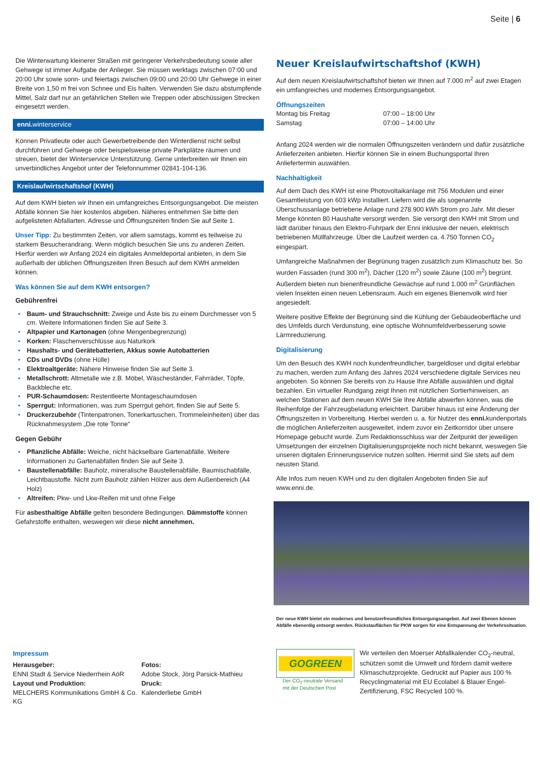Seite | 6
Die Winterwartung kleinerer Straßen mit geringerer Verkehrsbedeutung sowie aller Gehwege ist immer Aufgabe der Anlieger. Sie müssen werktags zwischen 07:00 und 20:00 Uhr sowie sonn- und feiertags zwischen 09:00 und 20:00 Uhr Gehwege in einer Breite von 1,50 m frei von Schnee und Eis halten. Verwenden Sie dazu abstumpfende Mittel, Salz darf nur an gefährlichen Stellen wie Treppen oder abschüssigen Strecken eingesetzt werden.
enni. winterservice
Können Privatleute oder auch Gewerbetreibende den Winterdienst nicht selbst durchführen und Gehwege oder beispielsweise private Parkplätze räumen und streuen, bietet der Winterservice Unterstützung. Gerne unterbreiten wir Ihnen ein unverbindliches Angebot unter der Telefonnummer 02841-104-136.
Kreislaufwirtschaftshof (KWH)
Auf dem KWH bieten wir Ihnen ein umfangreiches Entsorgungsangebot. Die meisten Abfälle können Sie hier kostenlos abgeben. Näheres entnehmen Sie bitte den aufgelisteten Abfallarten. Adresse und Öffnungszeiten finden Sie auf Seite 1.
Unser Tipp: Zu bestimmten Zeiten, vor allem samstags, kommt es teilweise zu starkem Besucherandrang. Wenn möglich besuchen Sie uns zu anderen Zeiten. Hierfür werden wir Anfang 2024 ein digitales Anmeldeportal anbieten, in dem Sie außerhalb der üblichen Öffnungszeiten Ihren Besuch auf dem KWH anmelden können.
Was können Sie auf dem KWH entsorgen?
Gebührenfrei
• Baum- und Strauchschnitt: Zweige und Äste bis zu einem Durchmesser von 5 cm. Weitere Informationen finden Sie auf Seite 3.
• Altpapier und Kartonagen (ohne Mengenbegrenzung)
• Korken: Flaschenverschlüsse aus Naturkork
• Haushalts- und Gerätebatterien, Akkus sowie Autobatterien
• CDs und DVDs (ohne Hülle)
• Elektroaltgeräte: Nähere Hinweise finden Sie auf Seite 3.
• Metallschrott: Altmetalle wie z.B. Möbel, Wäscheständer, Fahrräder, Töpfe, Backbleche etc.
• PUR-Schaumdosen: Restentleerte Montageschaumdosen
• Sperrgut: Informationen, was zum Sperrgut gehört, finden Sie auf Seite 5.
• Druckerzubehör (Tintenpatronen, Tonerkartuschen, Trommeleinheiten) über das Rücknahmesystem „Die rote Tonne“
Gegen Gebühr
• Pflanzliche Abfälle: Weiche, nicht häckselbare Gartenabfälle. Weitere Informationen zu Gartenabfällen finden Sie auf Seite 3.
• Baustellenabfälle: Bauholz, mineralische Baustellenabfälle, Baumischabfälle, Leichtbaustoffe. Nicht zum Bauholz zählen Hölzer aus dem Außenbereich (A4 Holz)
• Altreifen: Pkw- und Lkw-Reifen mit und ohne Felge
Für asbesthaltige Abfälle gelten besondere Bedingungen. Dämmstoffe können Gefahrstoffe enthalten, weswegen wir diese nicht annehmen.
Neuer Kreislaufwirtschaftshof (KWH)
Auf dem neuen Kreislaufwirtschaftshof bieten wir Ihnen auf 7.000 m<sup>2</sup> auf zwei Etagen ein umfangreiches und modernes Entsorgungsangebot.
Öffnungszeiten
Montag bis Freitag 07:00 – 18:00 Uhr
Samstag 07:00 – 14:00 Uhr
Anfang 2024 werden wir die normalen Öffnungszeiten verändern und dafür zusätzliche Anlieferzeiten anbieten. Hierfür können Sie in einem Buchungsportal Ihren Anliefertermin auswählen.
Nachhaltigkeit
Auf dem Dach des KWH ist eine Photovoltaikanlage mit 756 Modulen und einer Gesamtleistung von 603 kWp installiert. Liefern wird die als sogenannte Überschussanlage betriebene Anlage rund 278.900 kWh Strom pro Jahr. Mit dieser Menge könnten 80 Haushalte versorgt werden. Sie versorgt den KWH mit Strom und lädt darüber hinaus den Elektro-Fuhrpark der Enni inklusive der neuen, elektrisch betriebenen Müllfahrzeuge. Über die Laufzeit werden ca. 4.750 Tonnen CO<sub>2</sub> eingespart.
Umfangreiche Maßnahmen der Begrünung tragen zusätzlich zum Klimaschutz bei. So wurden Fassaden (rund 300 m<sup>2</sup>), Dächer (120 m<sup>2</sup>) sowie Zäune (100 m<sup>2</sup>) begrünt. Außerdem bieten nun bienenfreundliche Gewächse auf rund 1.000 m<sup>2</sup> Grünflächen vielen Insekten einen neuen Lebensraum. Auch ein eigenes Bienenvolk wird hier angesiedelt.
Weitere positive Effekte der Begrünung sind die Kühlung der Gebäudeoberfläche und des Umfelds durch Verdunstung, eine optische Wohnumfeldverbesserung sowie Lärmreduzierung.
Digitalisierung
Um den Besuch des KWH noch kundenfreundlicher, bargeldloser und digital erlebbar zu machen, werden zum Anfang des Jahres 2024 verschiedene digitale Services neu angeboten. So können Sie bereits von zu Hause Ihre Abfälle auswählen und digital bezahlen. Ein virtueller Rundgang zeigt Ihnen mit nützlichen Sortierhinweisen, an welchen Stationen auf dem neuen KWH Sie Ihre Abfälle abwerfen können, was die Reihenfolge der Fahrzeugbeladung erleichtert. Darüber hinaus ist eine Änderung der Öffnungszeiten in Vorbereitung. Hierbei werden u. a. für Nutzer des enni. kundenportals die möglichen Anlieferzeiten ausgeweitet, indem zuvor ein Zeitkorridor über unsere Homepage gebucht wurde. Zum Redaktionsschluss war der Zeitpunkt der jeweiligen Umsetzungen der einzelnen Digitalisierungsprojekte noch nicht bekannt, weswegen Sie unseren digitalen Erinnerungsservice nutzen sollten. Hiermit sind Sie stets auf dem neusten Stand.
Alle Infos zum neuen KWH und zu den digitalen Angeboten finden Sie auf www.enni.de.
Der neue KWH bietet ein modernes und benutzerfreundliches Entsorgungsangebot. Auf zwei Ebenen können Abfälle ebenerdig entsorgt werden. Rückstauflächen für PKW sorgen für eine Entspannung der Verkehrssituation.
Impressum
Herausgeber:
ENNI Stadt & Service Niederrhein AöR
Layout und Produktion:
MELCHERS Kommunikations GmbH & Co. KG
Fotos:
Adobe Stock, Jörg Parsick-Mathieu
Druck:
Kalenderliebe GmbH
GOGREEN
Der CO<sub>2</sub>-neutrale Versand
mit der Deutschen Post
Wir verteilen den Moerser Abfallkalender CO<sub>2</sub>-neutral, schützen somit die Umwelt und fördern damit weitere Klimaschutzprojekte. Gedruckt auf Papier aus 100 % Recyclingmaterial mit EU Ecolabel & Blauer Engel-Zertifizierung, FSC Recycled 100 %.